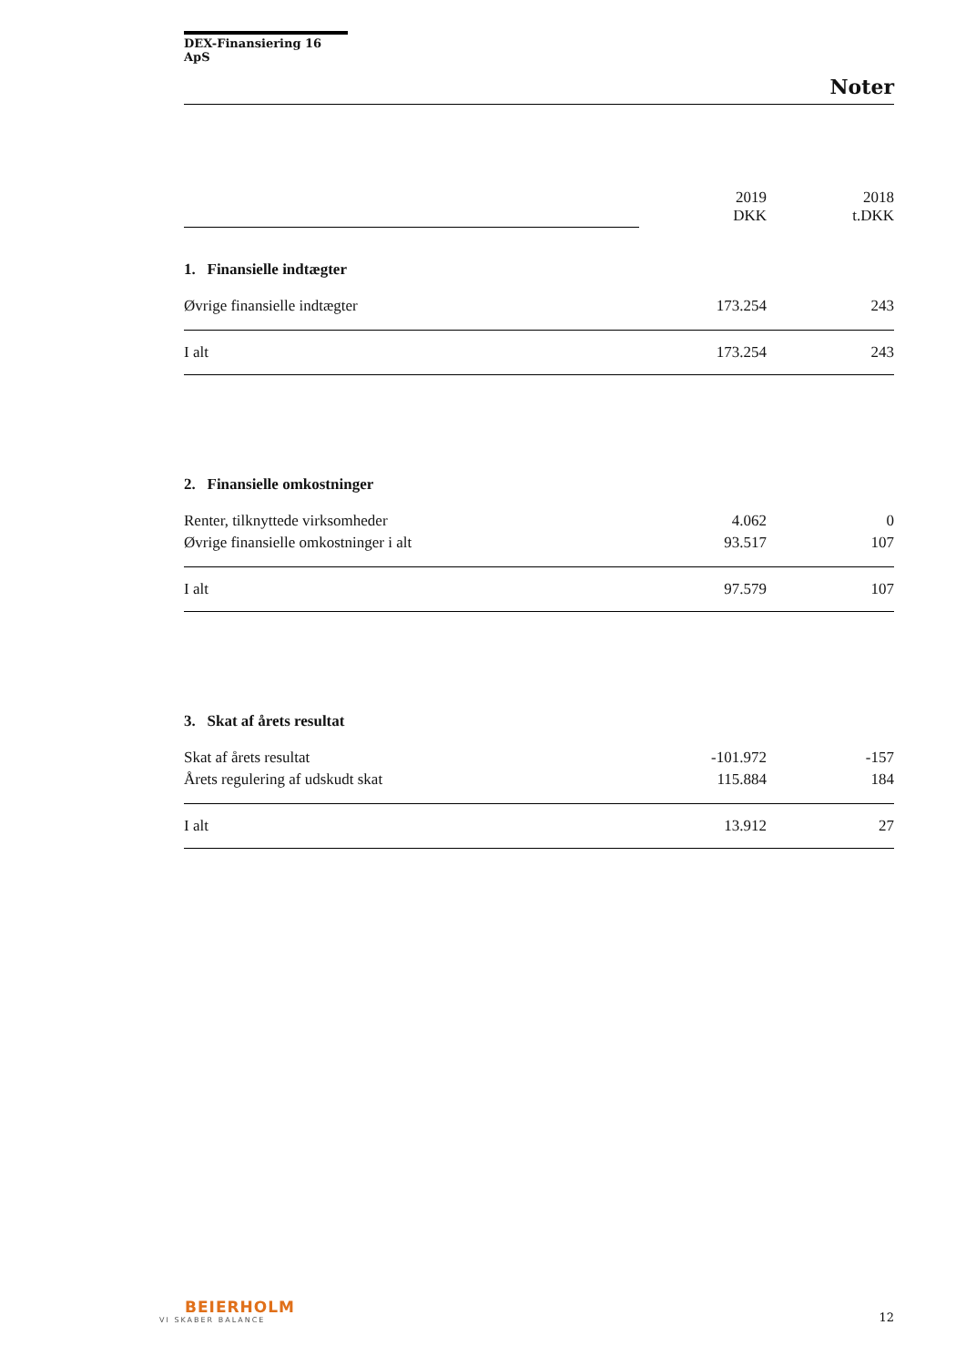DEX-Finansiering 16 ApS
Noter
| | 2019 DKK | 2018 t.DKK |
| 1. Finansielle indtægter | | |
| Øvrige finansielle indtægter | 173.254 | 243 |
| I alt | 173.254 | 243 |
| 2. Finansielle omkostninger | | |
| Renter, tilknyttede virksomheder | 4.062 | 0 |
| Øvrige finansielle omkostninger i alt | 93.517 | 107 |
| I alt | 97.579 | 107 |
| 3. Skat af årets resultat | | |
| Skat af årets resultat | -101.972 | -157 |
| Årets regulering af udskudt skat | 115.884 | 184 |
| I alt | 13.912 | 27 |
BEIERHOLM
VI SKABER BALANCE
12